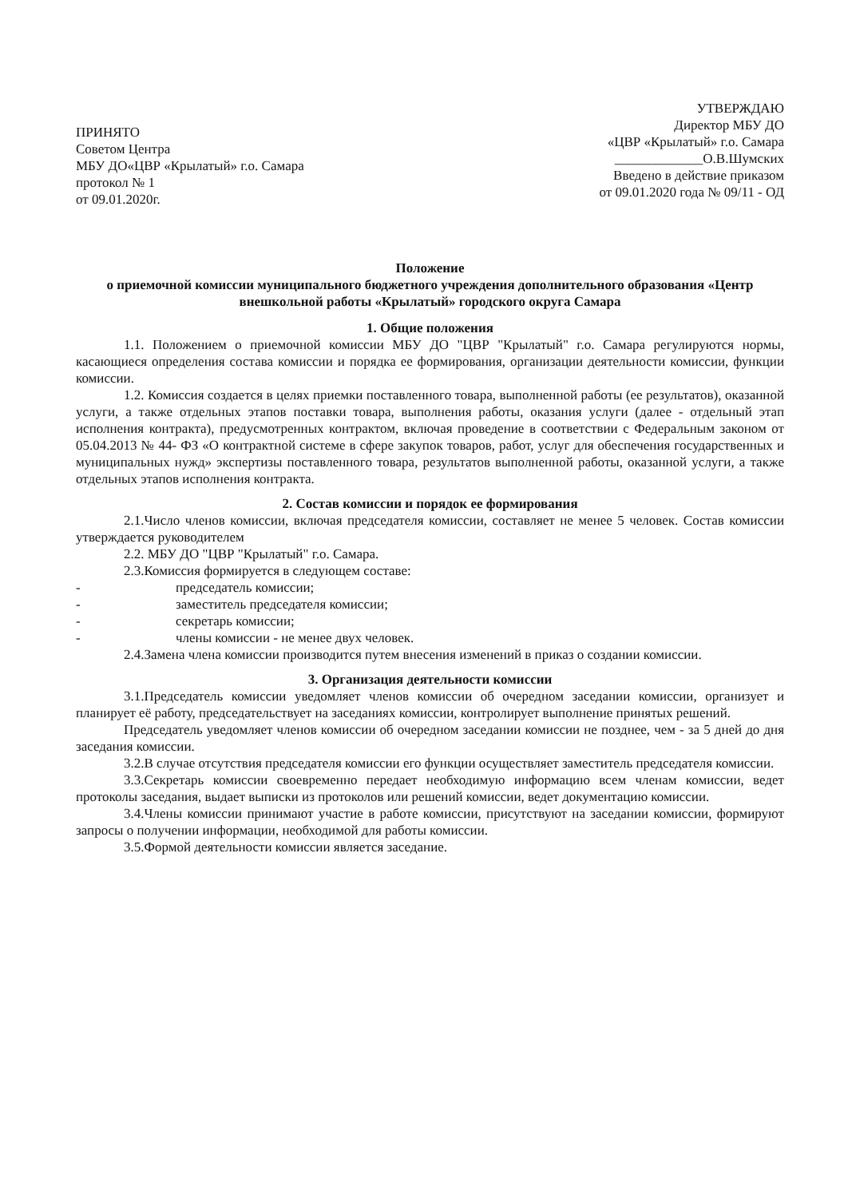ПРИНЯТО
Советом Центра
МБУ ДО«ЦВР «Крылатый» г.о. Самара
протокол № 1
от 09.01.2020г.
УТВЕРЖДАЮ
Директор МБУ ДО
«ЦВР «Крылатый» г.о. Самара
_____________О.В.Шумских
Введено в действие приказом
от 09.01.2020 года № 09/11 - ОД
Положение
о приемочной комиссии муниципального бюджетного учреждения дополнительного образования «Центр внешкольной работы «Крылатый» городского округа Самара
1. Общие положения
1.1. Положением о приемочной комиссии МБУ ДО "ЦВР "Крылатый" г.о. Самара регулируются нормы, касающиеся определения состава комиссии и порядка ее формирования, организации деятельности комиссии, функции комиссии.
1.2. Комиссия создается в целях приемки поставленного товара, выполненной работы (ее результатов), оказанной услуги, а также отдельных этапов поставки товара, выполнения работы, оказания услуги (далее - отдельный этап исполнения контракта), предусмотренных контрактом, включая проведение в соответствии с Федеральным законом от 05.04.2013 № 44- ФЗ «О контрактной системе в сфере закупок товаров, работ, услуг для обеспечения государственных и муниципальных нужд» экспертизы поставленного товара, результатов выполненной работы, оказанной услуги, а также отдельных этапов исполнения контракта.
2. Состав комиссии и порядок ее формирования
2.1.Число членов комиссии, включая председателя комиссии, составляет не менее 5 человек. Состав комиссии утверждается руководителем
2.2. МБУ ДО "ЦВР "Крылатый" г.о. Самара.
2.3.Комиссия формируется в следующем составе:
- председатель комиссии;
- заместитель председателя комиссии;
- секретарь комиссии;
- члены комиссии - не менее двух человек.
2.4.Замена члена комиссии производится путем внесения изменений в приказ о создании комиссии.
3. Организация деятельности комиссии
3.1.Председатель комиссии уведомляет членов комиссии об очередном заседании комиссии, организует и планирует её работу, председательствует на заседаниях комиссии, контролирует выполнение принятых решений.
Председатель уведомляет членов комиссии об очередном заседании комиссии не позднее, чем - за 5 дней до дня заседания комиссии.
3.2.В случае отсутствия председателя комиссии его функции осуществляет заместитель председателя комиссии.
3.3.Секретарь комиссии своевременно передает необходимую информацию всем членам комиссии, ведет протоколы заседания, выдает выписки из протоколов или решений комиссии, ведет документацию комиссии.
3.4.Члены комиссии принимают участие в работе комиссии, присутствуют на заседании комиссии, формируют запросы о получении информации, необходимой для работы комиссии.
3.5.Формой деятельности комиссии является заседание.